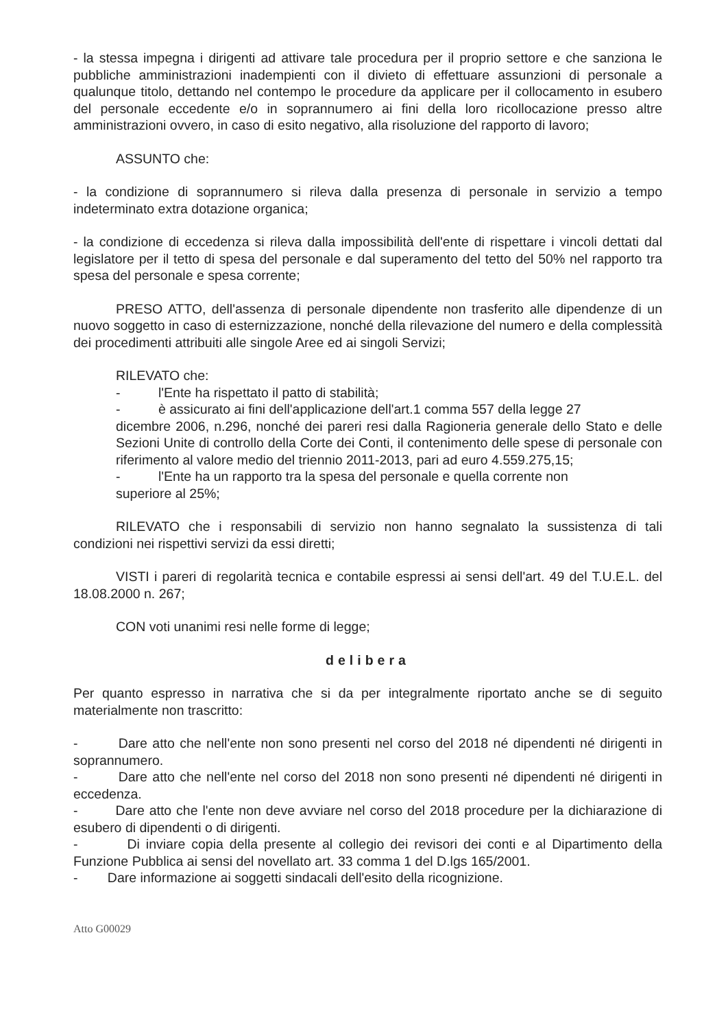- la stessa impegna i dirigenti ad attivare tale procedura per il proprio settore e che sanziona le pubbliche amministrazioni inadempienti con il divieto di effettuare assunzioni di personale a qualunque titolo, dettando nel contempo le procedure da applicare per il collocamento in esubero del personale eccedente e/o in soprannumero ai fini della loro ricollocazione presso altre amministrazioni ovvero, in caso di esito negativo, alla risoluzione del rapporto di lavoro;
ASSUNTO che:
- la condizione di soprannumero si rileva dalla presenza di personale in servizio a tempo indeterminato extra dotazione organica;
- la condizione di eccedenza si rileva dalla impossibilità dell'ente di rispettare i vincoli dettati dal legislatore per il tetto di spesa del personale e dal superamento del tetto del 50% nel rapporto tra spesa del personale e spesa corrente;
PRESO ATTO, dell'assenza di personale dipendente non trasferito alle dipendenze di un nuovo soggetto in caso di esternizzazione, nonché della rilevazione del numero e della complessità dei procedimenti attribuiti alle singole Aree ed ai singoli Servizi;
RILEVATO che:
- l'Ente ha rispettato il patto di stabilità;
- è assicurato ai fini dell'applicazione dell'art.1 comma 557 della legge 27
dicembre 2006, n.296, nonché dei pareri resi dalla Ragioneria generale dello Stato e delle Sezioni Unite di controllo della Corte dei Conti, il contenimento delle spese di personale con riferimento al valore medio del triennio 2011-2013, pari ad euro 4.559.275,15;
- l'Ente ha un rapporto tra la spesa del personale e quella corrente non
superiore al 25%;
RILEVATO che i responsabili di servizio non hanno segnalato la sussistenza di tali condizioni nei rispettivi servizi da essi diretti;
VISTI i pareri di regolarità tecnica e contabile espressi ai sensi dell'art. 49 del T.U.E.L. del 18.08.2000 n. 267;
CON voti unanimi resi nelle forme di legge;
delibera
Per quanto espresso in narrativa che si da per integralmente riportato anche se di seguito materialmente non trascritto:
- Dare atto che nell'ente non sono presenti nel corso del 2018 né dipendenti né dirigenti in soprannumero.
- Dare atto che nell'ente nel corso del 2018 non sono presenti né dipendenti né dirigenti in eccedenza.
- Dare atto che l'ente non deve avviare nel corso del 2018 procedure per la dichiarazione di esubero di dipendenti o di dirigenti.
- Di inviare copia della presente al collegio dei revisori dei conti e al Dipartimento della Funzione Pubblica ai sensi del novellato art. 33 comma 1 del D.lgs 165/2001.
- Dare informazione ai soggetti sindacali dell'esito della ricognizione.
Atto G00029